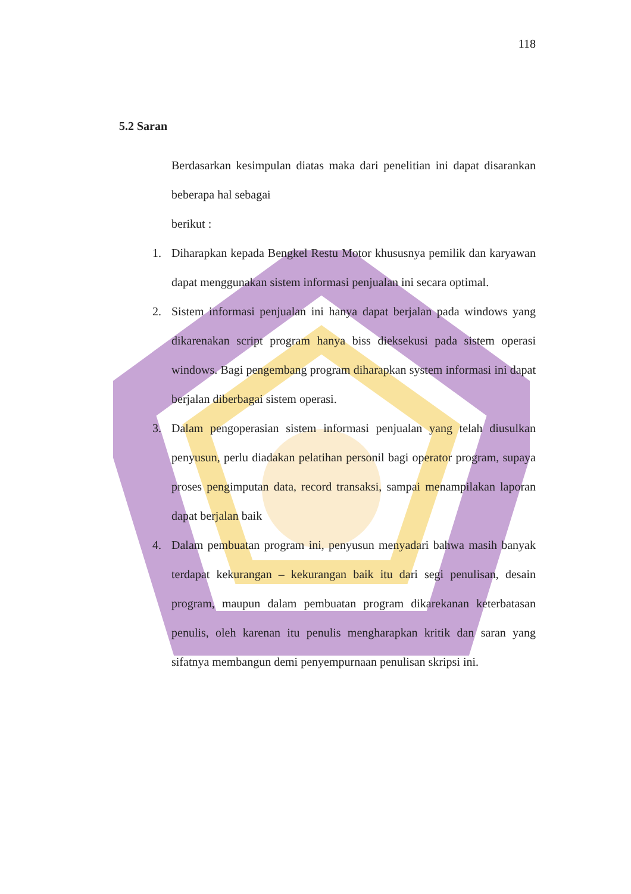118
5.2 Saran
Berdasarkan kesimpulan diatas maka dari penelitian ini dapat disarankan beberapa hal sebagai
berikut :
1. Diharapkan kepada Bengkel Restu Motor khususnya pemilik dan karyawan dapat menggunakan sistem informasi penjualan ini secara optimal.
2. Sistem informasi penjualan ini hanya dapat berjalan pada windows yang dikarenakan script program hanya biss dieksekusi pada sistem operasi windows. Bagi pengembang program diharapkan system informasi ini dapat berjalan diberbagai sistem operasi.
3. Dalam pengoperasian sistem informasi penjualan yang telah diusulkan penyusun, perlu diadakan pelatihan personil bagi operator program, supaya proses pengimputan data, record transaksi, sampai menampilakan laporan dapat berjalan baik
4. Dalam pembuatan program ini, penyusun menyadari bahwa masih banyak terdapat kekurangan – kekurangan baik itu dari segi penulisan, desain program, maupun dalam pembuatan program dikarekanan keterbatasan penulis, oleh karenan itu penulis mengharapkan kritik dan saran yang sifatnya membangun demi penyempurnaan penulisan skripsi ini.